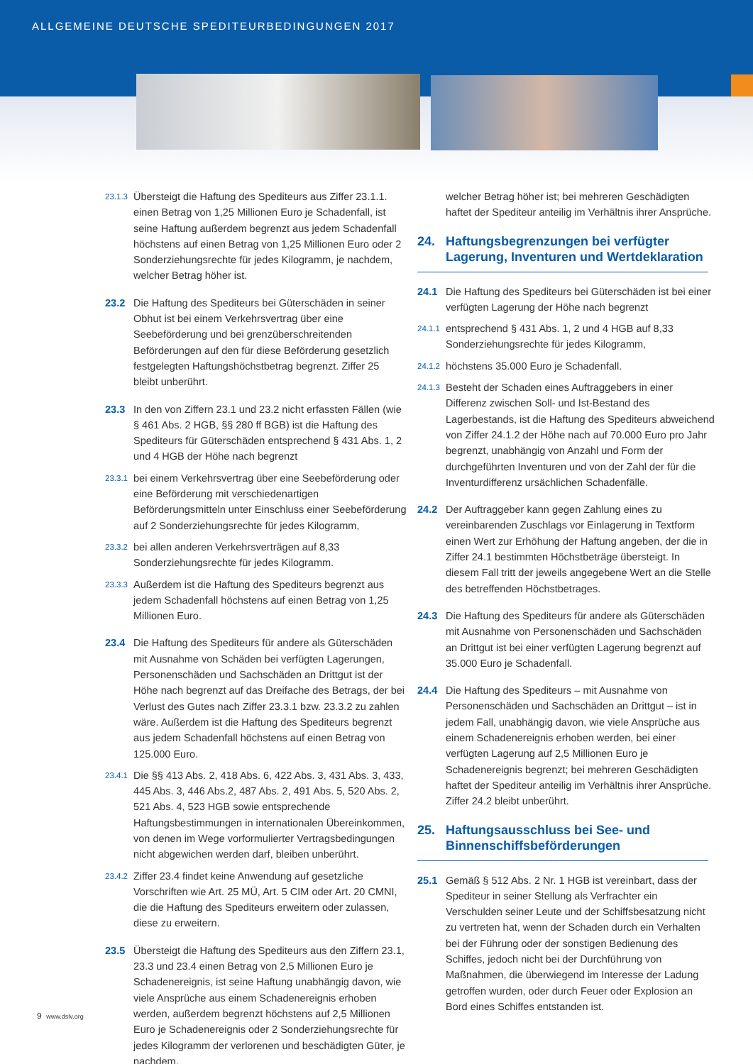ALLGEMEINE DEUTSCHE SPEDITEURBEDINGUNGEN 2017
23.1.3
Übersteigt die Haftung des Spediteurs aus Ziffer 23.1.1. einen Betrag von 1,25 Millionen Euro je Schadenfall, ist seine Haftung außerdem begrenzt aus jedem Schadenfall höchstens auf einen Betrag von 1,25 Millionen Euro oder 2 Sonderziehungsrechte für jedes Kilogramm, je nachdem, welcher Betrag höher ist.
23.2 Die Haftung des Spediteurs bei Güterschäden in seiner Obhut ist bei einem Verkehrsvertrag über eine Seebeförderung und bei grenzüberschreitenden Beförderungen auf den für diese Beförderung gesetzlich festgelegten Haftungshöchstbetrag begrenzt. Ziffer 25 bleibt unberührt.
23.3 In den von Ziffern 23.1 und 23.2 nicht erfassten Fällen (wie § 461 Abs. 2 HGB, §§ 280 ff BGB) ist die Haftung des Spediteurs für Güterschäden entsprechend § 431 Abs. 1, 2 und 4 HGB der Höhe nach begrenzt
23.3.1
bei einem Verkehrsvertrag über eine Seebeförderung oder eine Beförderung mit verschiedenartigen Beförderungsmitteln unter Einschluss einer Seebeförderung auf 2 Sonderziehungsrechte für jedes Kilogramm,
23.3.2
bei allen anderen Verkehrsverträgen auf 8,33 Sonderziehungsrechte für jedes Kilogramm.
23.3.3
Außerdem ist die Haftung des Spediteurs begrenzt aus jedem Schadenfall höchstens auf einen Betrag von 1,25 Millionen Euro.
23.4 Die Haftung des Spediteurs für andere als Güterschäden mit Ausnahme von Schäden bei verfügten Lagerungen, Personenschäden und Sachschäden an Drittgut ist der Höhe nach begrenzt auf das Dreifache des Betrags, der bei Verlust des Gutes nach Ziffer 23.3.1 bzw. 23.3.2 zu zahlen wäre. Außerdem ist die Haftung des Spediteurs begrenzt aus jedem Schadenfall höchstens auf einen Betrag von 125.000 Euro.
23.4.1
Die §§ 413 Abs. 2, 418 Abs. 6, 422 Abs. 3, 431 Abs. 3, 433, 445 Abs. 3, 446 Abs.2, 487 Abs. 2, 491 Abs. 5, 520 Abs. 2, 521 Abs. 4, 523 HGB sowie entsprechende Haftungsbestimmungen in internationalen Übereinkommen, von denen im Wege vorformulierter Vertragsbedingungen nicht abgewichen werden darf, bleiben unberührt.
23.4.2
Ziffer 23.4 findet keine Anwendung auf gesetzliche Vorschriften wie Art. 25 MÜ, Art. 5 CIM oder Art. 20 CMNI, die die Haftung des Spediteurs erweitern oder zulassen, diese zu erweitern.
23.5 Übersteigt die Haftung des Spediteurs aus den Ziffern 23.1, 23.3 und 23.4 einen Betrag von 2,5 Millionen Euro je Schadenereignis, ist seine Haftung unabhängig davon, wie viele Ansprüche aus einem Schadenereignis erhoben werden, außerdem begrenzt höchstens auf 2,5 Millionen Euro je Schadenereignis oder 2 Sonderziehungsrechte für jedes Kilogramm der verlorenen und beschädigten Güter, je nachdem,
welcher Betrag höher ist; bei mehreren Geschädigten haftet der Spediteur anteilig im Verhältnis ihrer Ansprüche.
24. Haftungsbegrenzungen bei verfügter Lagerung, Inventuren und Wertdeklaration
24.1 Die Haftung des Spediteurs bei Güterschäden ist bei einer verfügten Lagerung der Höhe nach begrenzt
24.1.1
entsprechend § 431 Abs. 1, 2 und 4 HGB auf 8,33 Sonderziehungsrechte für jedes Kilogramm,
24.1.2
höchstens 35.000 Euro je Schadenfall.
24.1.3
Besteht der Schaden eines Auftraggebers in einer Differenz zwischen Soll- und Ist-Bestand des Lagerbestands, ist die Haftung des Spediteurs abweichend von Ziffer 24.1.2 der Höhe nach auf 70.000 Euro pro Jahr begrenzt, unabhängig von Anzahl und Form der durchgeführten Inventuren und von der Zahl der für die Inventurdifferenz ursächlichen Schadenfälle.
24.2 Der Auftraggeber kann gegen Zahlung eines zu vereinbarenden Zuschlags vor Einlagerung in Textform einen Wert zur Erhöhung der Haftung angeben, der die in Ziffer 24.1 bestimmten Höchstbeträge übersteigt. In diesem Fall tritt der jeweils angegebene Wert an die Stelle des betreffenden Höchstbetrages.
24.3 Die Haftung des Spediteurs für andere als Güterschäden mit Ausnahme von Personenschäden und Sachschäden an Drittgut ist bei einer verfügten Lagerung begrenzt auf 35.000 Euro je Schadenfall.
24.4 Die Haftung des Spediteurs – mit Ausnahme von Personenschäden und Sachschäden an Drittgut – ist in jedem Fall, unabhängig davon, wie viele Ansprüche aus einem Schadenereignis erhoben werden, bei einer verfügten Lagerung auf 2,5 Millionen Euro je Schadenereignis begrenzt; bei mehreren Geschädigten haftet der Spediteur anteilig im Verhältnis ihrer Ansprüche. Ziffer 24.2 bleibt unberührt.
25. Haftungsausschluss bei See- und Binnenschiffsbeförderungen
25.1 Gemäß § 512 Abs. 2 Nr. 1 HGB ist vereinbart, dass der Spediteur in seiner Stellung als Verfrachter ein Verschulden seiner Leute und der Schiffsbesatzung nicht zu vertreten hat, wenn der Schaden durch ein Verhalten bei der Führung oder der sonstigen Bedienung des Schiffes, jedoch nicht bei der Durchführung von Maßnahmen, die überwiegend im Interesse der Ladung getroffen wurden, oder durch Feuer oder Explosion an Bord eines Schiffes entstanden ist.
9 www.dslv.org